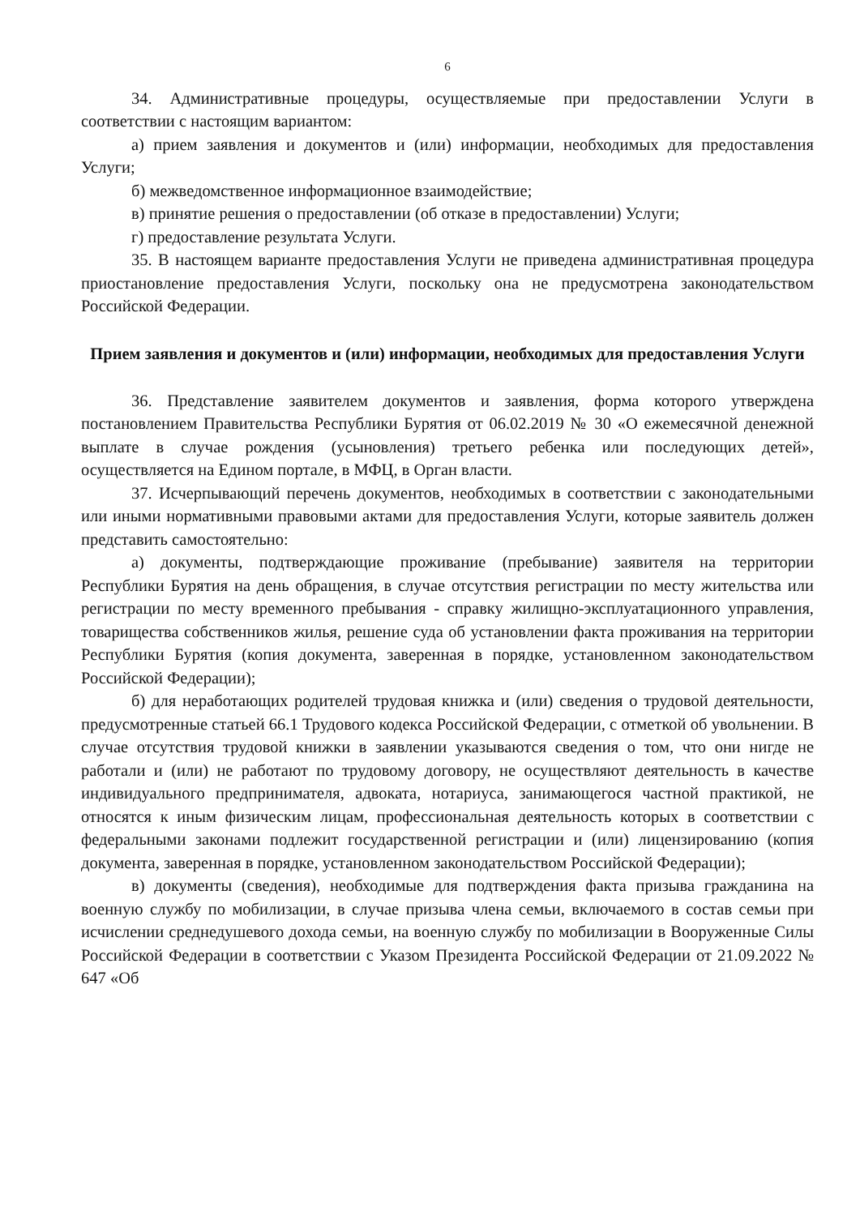6
34. Административные процедуры, осуществляемые при предоставлении Услуги в соответствии с настоящим вариантом:
а) прием заявления и документов и (или) информации, необходимых для предоставления Услуги;
б) межведомственное информационное взаимодействие;
в) принятие решения о предоставлении (об отказе в предоставлении) Услуги;
г) предоставление результата Услуги.
35. В настоящем варианте предоставления Услуги не приведена административная процедура приостановление предоставления Услуги, поскольку она не предусмотрена законодательством Российской Федерации.
Прием заявления и документов и (или) информации, необходимых для предоставления Услуги
36. Представление заявителем документов и заявления, форма которого утверждена постановлением Правительства Республики Бурятия от 06.02.2019 № 30 «О ежемесячной денежной выплате в случае рождения (усыновления) третьего ребенка или последующих детей», осуществляется на Едином портале, в МФЦ, в Орган власти.
37. Исчерпывающий перечень документов, необходимых в соответствии с законодательными или иными нормативными правовыми актами для предоставления Услуги, которые заявитель должен представить самостоятельно:
а) документы, подтверждающие проживание (пребывание) заявителя на территории Республики Бурятия на день обращения, в случае отсутствия регистрации по месту жительства или регистрации по месту временного пребывания - справку жилищно-эксплуатационного управления, товарищества собственников жилья, решение суда об установлении факта проживания на территории Республики Бурятия (копия документа, заверенная в порядке, установленном законодательством Российской Федерации);
б) для неработающих родителей трудовая книжка и (или) сведения о трудовой деятельности, предусмотренные статьей 66.1 Трудового кодекса Российской Федерации, с отметкой об увольнении. В случае отсутствия трудовой книжки в заявлении указываются сведения о том, что они нигде не работали и (или) не работают по трудовому договору, не осуществляют деятельность в качестве индивидуального предпринимателя, адвоката, нотариуса, занимающегося частной практикой, не относятся к иным физическим лицам, профессиональная деятельность которых в соответствии с федеральными законами подлежит государственной регистрации и (или) лицензированию (копия документа, заверенная в порядке, установленном законодательством Российской Федерации);
в) документы (сведения), необходимые для подтверждения факта призыва гражданина на военную службу по мобилизации, в случае призыва члена семьи, включаемого в состав семьи при исчислении среднедушевого дохода семьи, на военную службу по мобилизации в Вооруженные Силы Российской Федерации в соответствии с Указом Президента Российской Федерации от 21.09.2022 № 647 «Об